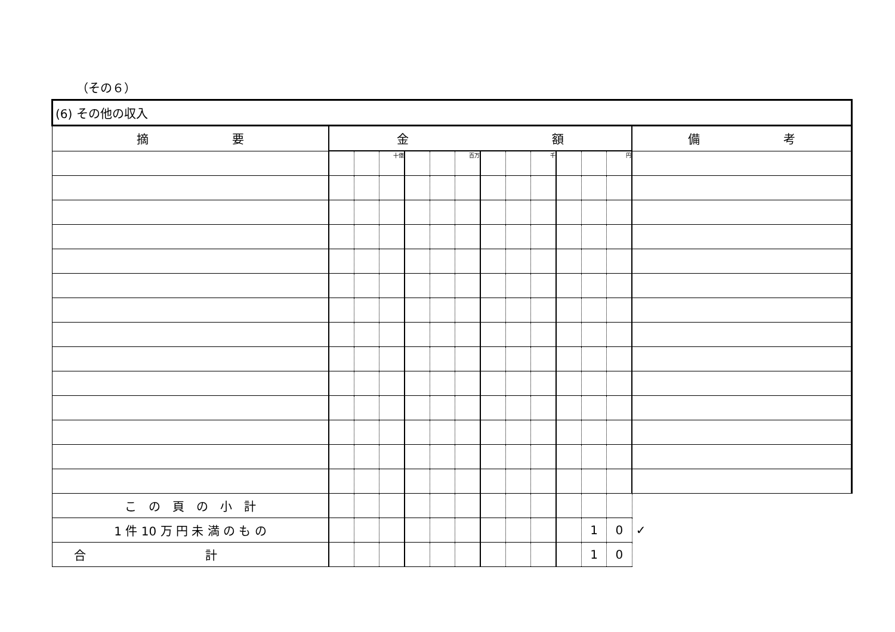（その６）
| (6) その他の収入 | | | | | | | | | | | | | |
| 摘 要 | 金 額 | | | | | | | | | | | | 備 考 |
| | | | 十億 | | | 百万 | | | 千 | | | 円 | |
| こ の 頁 の 小 計 | | | | | | | | | | | | | |
| 1 件 10 万 円 未 満 の も の | | | | | | | | | | | 1 | 0 | ✓ |
| 合 計 | | | | | | | | | | | 1 | 0 | |